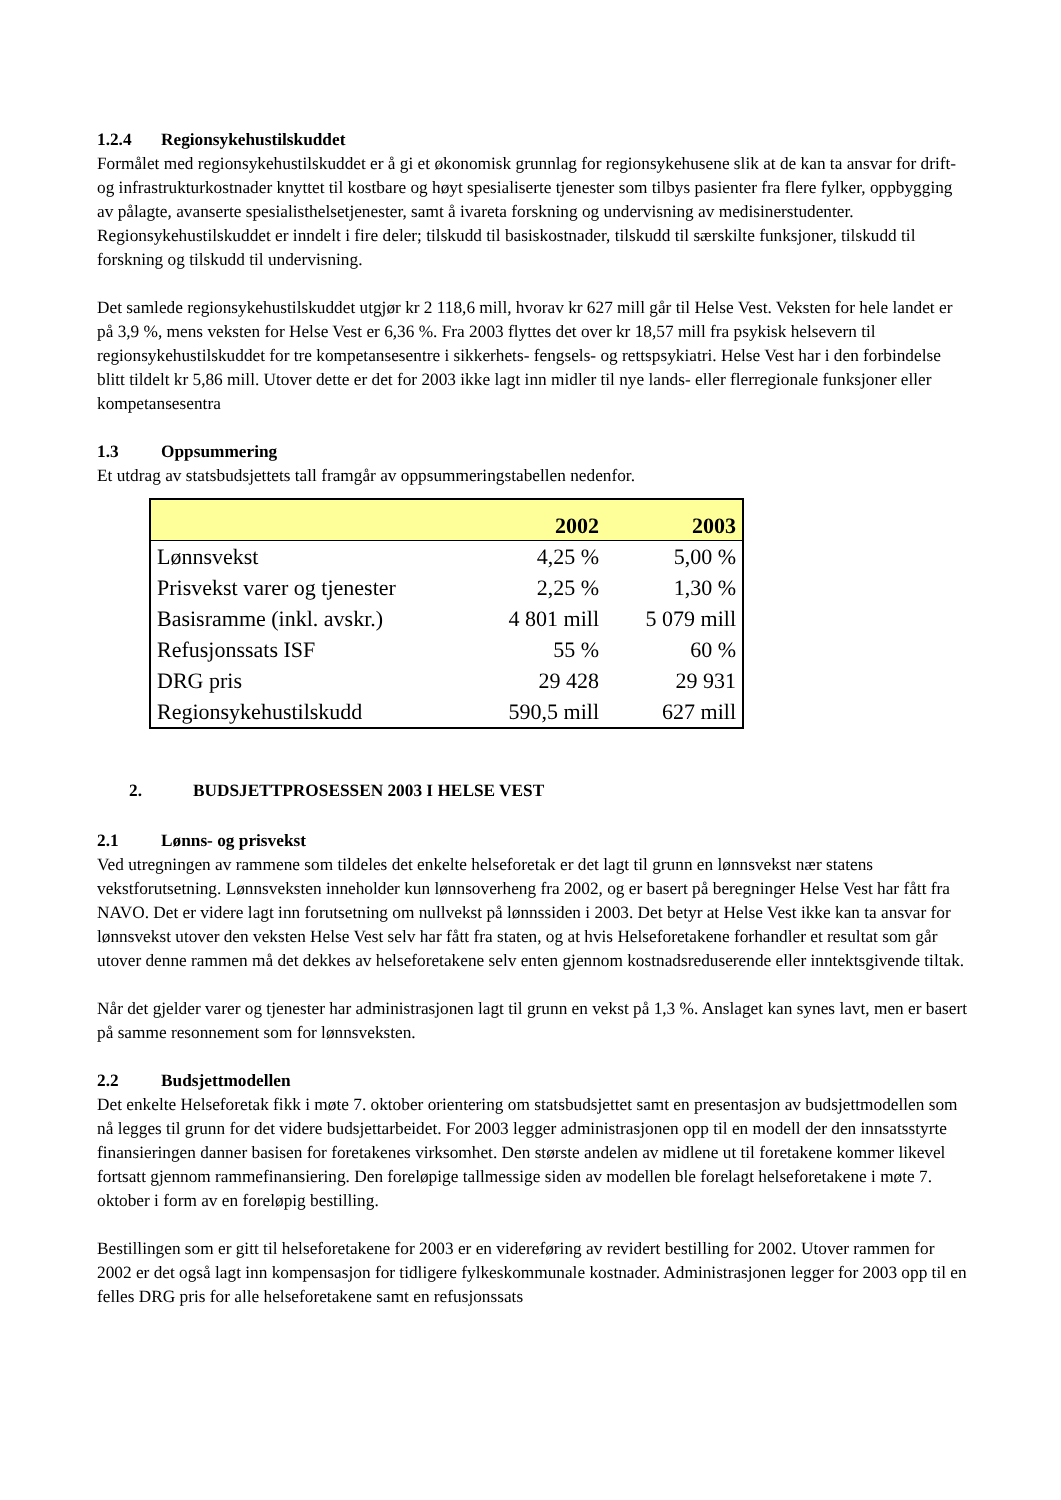1.2.4 Regionsykehustilskuddet
Formålet med regionsykehustilskuddet er å gi et økonomisk grunnlag for regionsykehusene slik at de kan ta ansvar for drift- og infrastrukturkostnader knyttet til kostbare og høyt spesialiserte tjenester som tilbys pasienter fra flere fylker, oppbygging av pålagte, avanserte spesialisthelsetjenester, samt å ivareta forskning og undervisning av medisinerstudenter. Regionsykehustilskuddet er inndelt i fire deler; tilskudd til basiskostnader, tilskudd til særskilte funksjoner, tilskudd til forskning og tilskudd til undervisning.
Det samlede regionsykehustilskuddet utgjør kr 2 118,6 mill, hvorav kr 627 mill går til Helse Vest. Veksten for hele landet er på 3,9 %, mens veksten for Helse Vest er 6,36 %. Fra 2003 flyttes det over kr 18,57 mill fra psykisk helsevern til regionsykehustilskuddet for tre kompetansesentre i sikkerhets- fengsels- og rettspsykiatri. Helse Vest har i den forbindelse blitt tildelt kr 5,86 mill. Utover dette er det for 2003 ikke lagt inn midler til nye lands- eller flerregionale funksjoner eller kompetansesentra
1.3 Oppsummering
Et utdrag av statsbudsjettets tall framgår av oppsummeringstabellen nedenfor.
| | 2002 | 2003 |
| --- | --- | --- |
| Lønnsvekst | 4,25 % | 5,00 % |
| Prisvekst varer og tjenester | 2,25 % | 1,30 % |
| Basisramme (inkl. avskr.) | 4 801 mill | 5 079 mill |
| Refusjonssats ISF | 55 % | 60 % |
| DRG pris | 29 428 | 29 931 |
| Regionsykehustilskudd | 590,5 mill | 627 mill |
2. BUDSJETTPROSESSEN 2003 I HELSE VEST
2.1 Lønns- og prisvekst
Ved utregningen av rammene som tildeles det enkelte helseforetak er det lagt til grunn en lønnsvekst nær statens vekstforutsetning. Lønnsveksten inneholder kun lønnsoverheng fra 2002, og er basert på beregninger Helse Vest har fått fra NAVO. Det er videre lagt inn forutsetning om nullvekst på lønnssiden i 2003. Det betyr at Helse Vest ikke kan ta ansvar for lønnsvekst utover den veksten Helse Vest selv har fått fra staten, og at hvis Helseforetakene forhandler et resultat som går utover denne rammen må det dekkes av helseforetakene selv enten gjennom kostnadsreduserende eller inntektsgivende tiltak.
Når det gjelder varer og tjenester har administrasjonen lagt til grunn en vekst på 1,3 %. Anslaget kan synes lavt, men er basert på samme resonnement som for lønnsveksten.
2.2 Budsjettmodellen
Det enkelte Helseforetak fikk i møte 7. oktober orientering om statsbudsjettet samt en presentasjon av budsjettmodellen som nå legges til grunn for det videre budsjettarbeidet. For 2003 legger administrasjonen opp til en modell der den innsatsstyrte finansieringen danner basisen for foretakenes virksomhet. Den største andelen av midlene ut til foretakene kommer likevel fortsatt gjennom rammefinansiering. Den foreløpige tallmessige siden av modellen ble forelagt helseforetakene i møte 7. oktober i form av en foreløpig bestilling.
Bestillingen som er gitt til helseforetakene for 2003 er en videreføring av revidert bestilling for 2002. Utover rammen for 2002 er det også lagt inn kompensasjon for tidligere fylkeskommunale kostnader. Administrasjonen legger for 2003 opp til en felles DRG pris for alle helseforetakene samt en refusjonssats